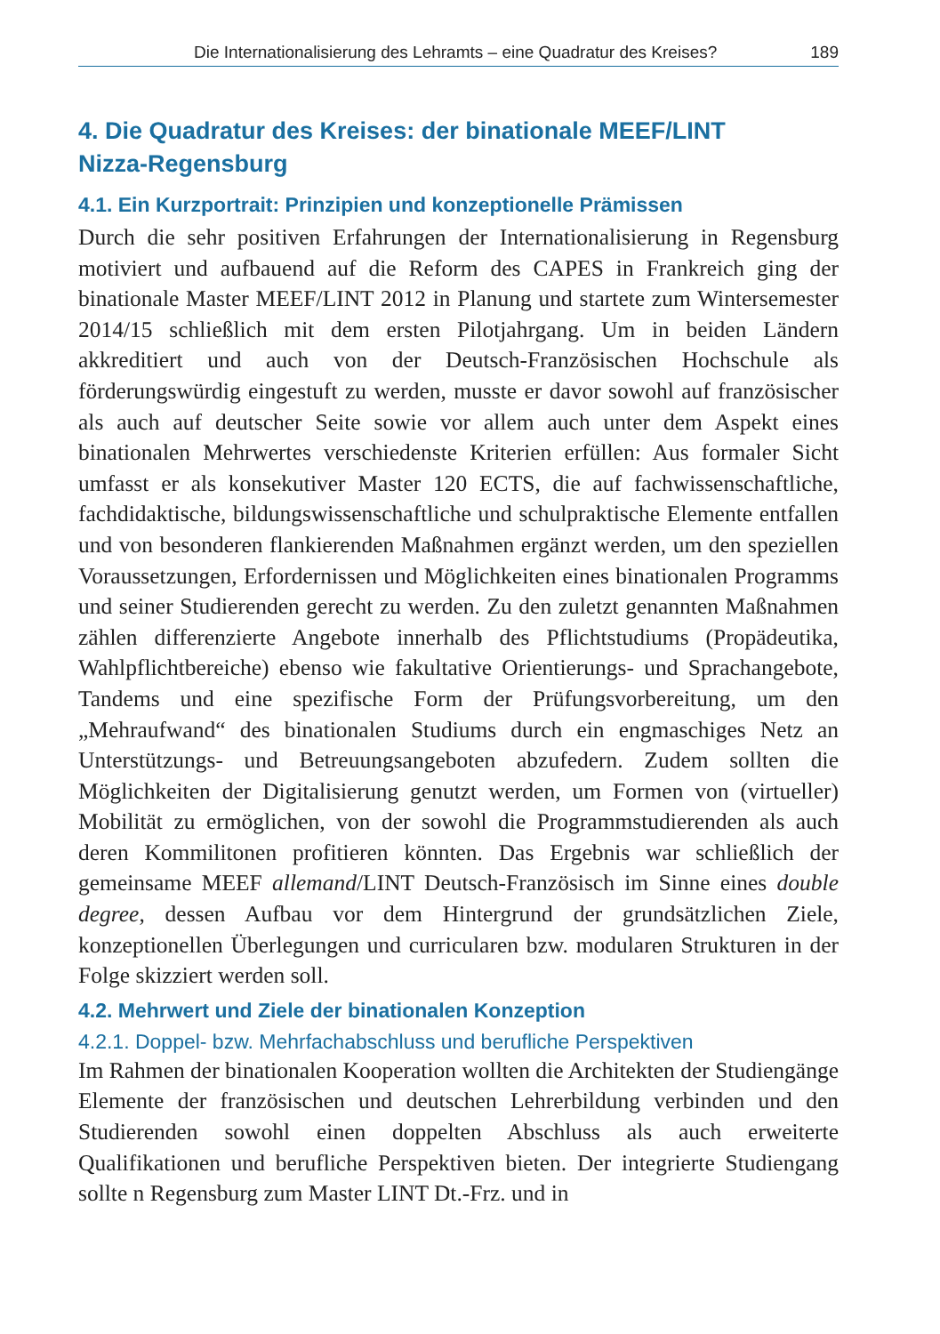Die Internationalisierung des Lehramts – eine Quadratur des Kreises? 189
4. Die Quadratur des Kreises: der binationale MEEF/LINT
Nizza-Regensburg
4.1. Ein Kurzportrait: Prinzipien und konzeptionelle Prämissen
Durch die sehr positiven Erfahrungen der Internationalisierung in Regensburg motiviert und aufbauend auf die Reform des CAPES in Frankreich ging der binationale Master MEEF/LINT 2012 in Planung und startete zum Wintersemester 2014/15 schließlich mit dem ersten Pilotjahrgang. Um in beiden Ländern akkreditiert und auch von der Deutsch-Französischen Hochschule als förderungswürdig eingestuft zu werden, musste er davor sowohl auf französischer als auch auf deutscher Seite sowie vor allem auch unter dem Aspekt eines binationalen Mehrwertes verschiedenste Kriterien erfüllen: Aus formaler Sicht umfasst er als konsekutiver Master 120 ECTS, die auf fachwissenschaftliche, fachdidaktische, bildungswissenschaftliche und schulpraktische Elemente entfallen und von besonderen flankierenden Maßnahmen ergänzt werden, um den speziellen Voraussetzungen, Erfordernissen und Möglichkeiten eines binationalen Programms und seiner Studierenden gerecht zu werden. Zu den zuletzt genannten Maßnahmen zählen differenzierte Angebote innerhalb des Pflichtstudiums (Propädeutika, Wahlpflichtbereiche) ebenso wie fakultative Orientierungs- und Sprachangebote, Tandems und eine spezifische Form der Prüfungsvorbereitung, um den „Mehraufwand“ des binationalen Studiums durch ein engmaschiges Netz an Unterstützungs- und Betreuungsangeboten abzufedern. Zudem sollten die Möglichkeiten der Digitalisierung genutzt werden, um Formen von (virtueller) Mobilität zu ermöglichen, von der sowohl die Programmstudierenden als auch deren Kommilitonen profitieren könnten. Das Ergebnis war schließlich der gemeinsame MEEF allemand/LINT Deutsch-Französisch im Sinne eines double degree, dessen Aufbau vor dem Hintergrund der grundsätzlichen Ziele, konzeptionellen Überlegungen und curricularen bzw. modularen Strukturen in der Folge skizziert werden soll.
4.2. Mehrwert und Ziele der binationalen Konzeption
4.2.1. Doppel- bzw. Mehrfachabschluss und berufliche Perspektiven
Im Rahmen der binationalen Kooperation wollten die Architekten der Studiengänge Elemente der französischen und deutschen Lehrerbildung verbinden und den Studierenden sowohl einen doppelten Abschluss als auch erweiterte Qualifikationen und berufliche Perspektiven bieten. Der integrierte Studiengang sollte n Regensburg zum Master LINT Dt.-Frz. und in